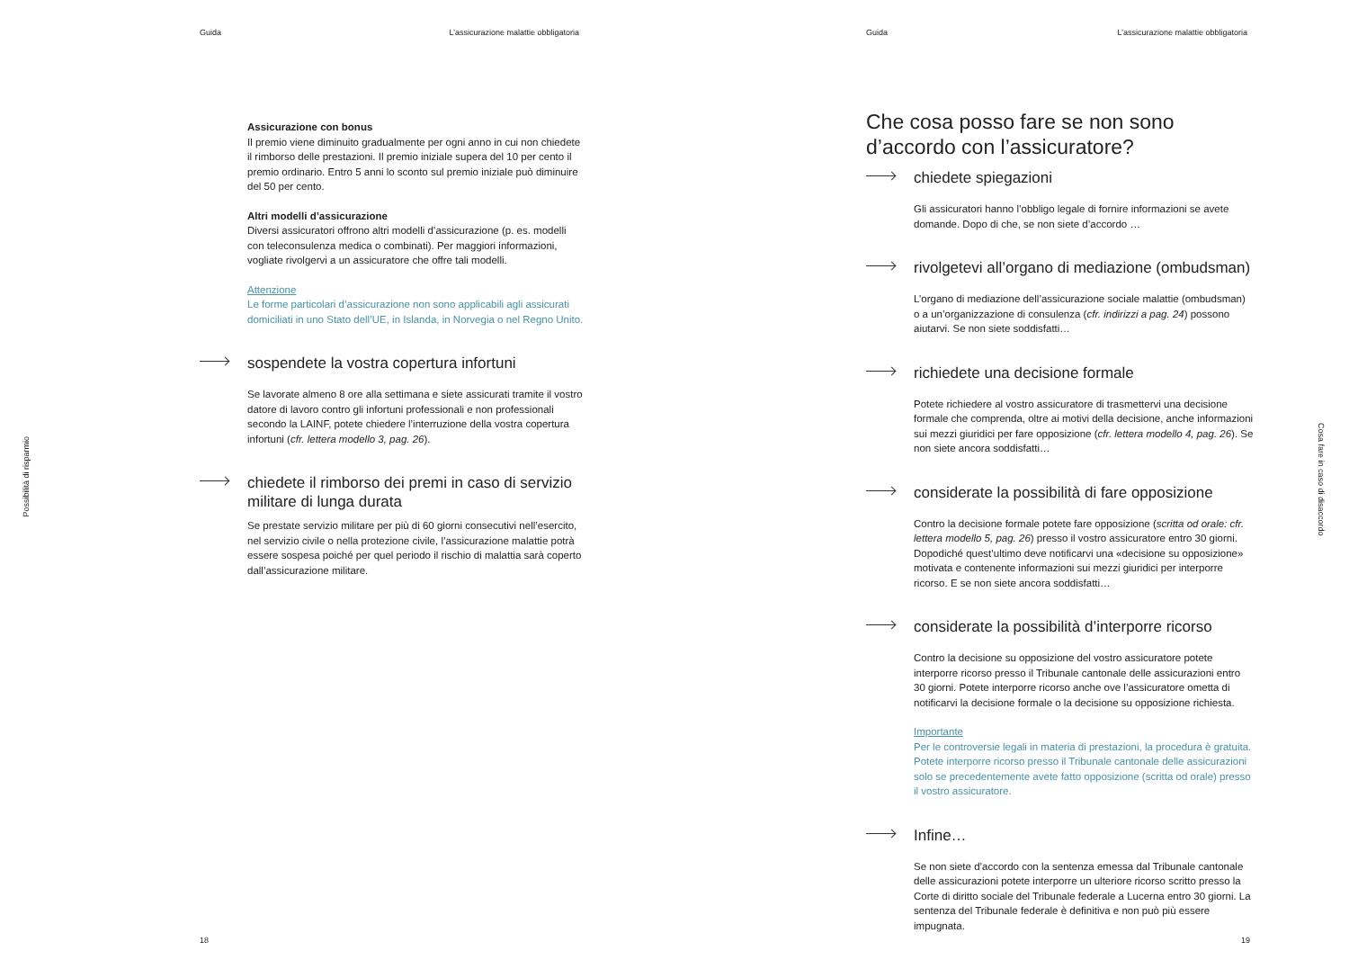Guida L’assicurazione malattie obbligatoria
Assicurazione con bonus
Il premio viene diminuito gradualmente per ogni anno in cui non chiedete il rimborso delle prestazioni. Il premio iniziale supera del 10 per cento il premio ordinario. Entro 5 anni lo sconto sul premio iniziale può diminuire del 50 per cento.
Altri modelli d’assicurazione
Diversi assicuratori offrono altri modelli d’assicurazione (p. es. modelli con teleconsulenza medica o combinati). Per maggiori informazioni, vogliate rivolgervi a un assicuratore che offre tali modelli.
Attenzione
Le forme particolari d’assicurazione non sono applicabili agli assicurati domiciliati in uno Stato dell’UE, in Islanda, in Norvegia o nel Regno Unito.
sospendete la vostra copertura infortuni
Se lavorate almeno 8 ore alla settimana e siete assicurati tramite il vostro datore di lavoro contro gli infortuni professionali e non professionali secondo la LAINF, potete chiedere l’interruzione della vostra copertura infortuni (cfr. lettera modello 3, pag. 26).
chiedete il rimborso dei premi in caso di servizio militare di lunga durata
Se prestate servizio militare per più di 60 giorni consecutivi nell’esercito, nel servizio civile o nella protezione civile, l’assicurazione malattie potrà essere sospesa poiché per quel periodo il rischio di malattia sarà coperto dall’assicurazione militare.
Possibilità di risparmio
18
Guida L’assicurazione malattie obbligatoria
Che cosa posso fare se non sono d’accordo con l’assicuratore?
chiedete spiegazioni
Gli assicuratori hanno l’obbligo legale di fornire informazioni se avete domande. Dopo di che, se non siete d’accordo …
rivolgetevi all’organo di mediazione (ombudsman)
L’organo di mediazione dell’assicurazione sociale malattie (ombudsman) o a un’organizzazione di consulenza (cfr. indirizzi a pag. 24) possono aiutarvi. Se non siete soddisfatti…
richiedete una decisione formale
Potete richiedere al vostro assicuratore di trasmettervi una decisione formale che comprenda, oltre ai motivi della decisione, anche informazioni sui mezzi giuridici per fare opposizione (cfr. lettera modello 4, pag. 26). Se non siete ancora soddisfatti…
considerate la possibilità di fare opposizione
Contro la decisione formale potete fare opposizione (scritta od orale: cfr. lettera modello 5, pag. 26) presso il vostro assicuratore entro 30 giorni. Dopodiché quest’ultimo deve notificarvi una «decisione su opposizione» motivata e contenente informazioni sui mezzi giuridici per interporre ricorso. E se non siete ancora soddisfatti…
considerate la possibilità d’interporre ricorso
Contro la decisione su opposizione del vostro assicuratore potete interporre ricorso presso il Tribunale cantonale delle assicurazioni entro 30 giorni. Potete interporre ricorso anche ove l’assicuratore ometta di notificarvi la decisione formale o la decisione su opposizione richiesta.
Importante
Per le controversie legali in materia di prestazioni, la procedura è gratuita. Potete interporre ricorso presso il Tribunale cantonale delle assicurazioni solo se precedentemente avete fatto opposizione (scritta od orale) presso il vostro assicuratore.
Infine…
Se non siete d’accordo con la sentenza emessa dal Tribunale cantonale delle assicurazioni potete interporre un ulteriore ricorso scritto presso la Corte di diritto sociale del Tribunale federale a Lucerna entro 30 giorni. La sentenza del Tribunale federale è definitiva e non può più essere impugnata.
Cosa fare in caso di disaccordo
19